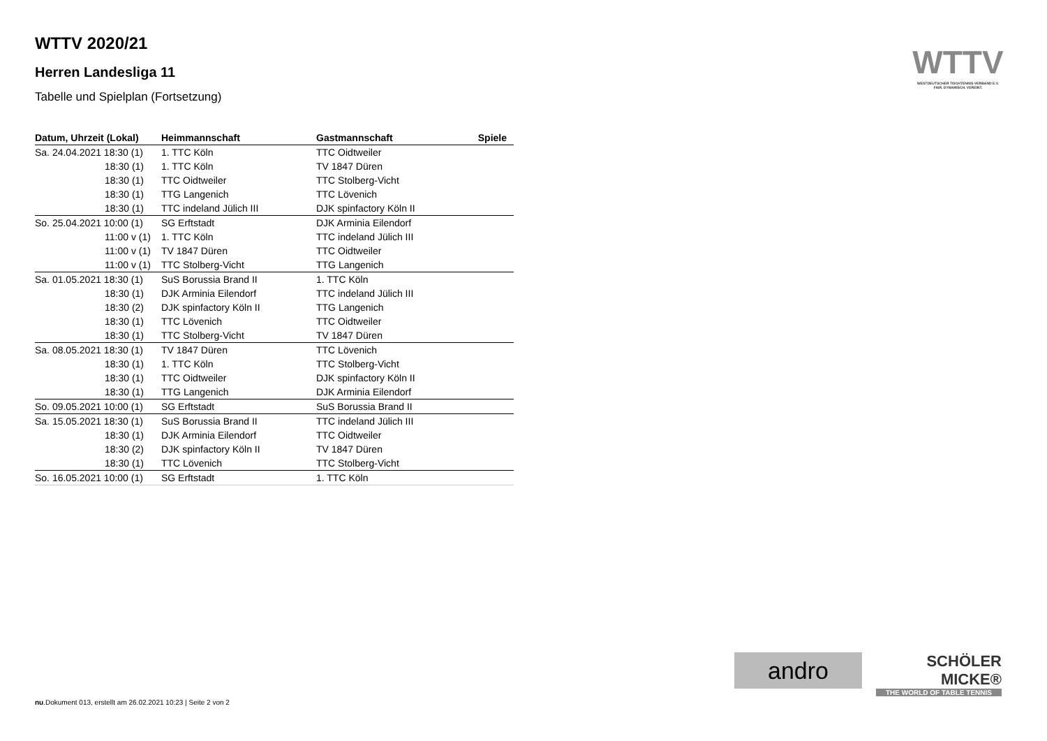WTTV 2020/21
Herren Landesliga 11
Tabelle und Spielplan (Fortsetzung)
| Datum, Uhrzeit (Lokal) | Heimmannschaft | Gastmannschaft | Spiele |
| --- | --- | --- | --- |
| Sa. 24.04.2021 18:30 (1) | 1. TTC Köln | TTC Oidtweiler | |
| 18:30 (1) | 1. TTC Köln | TV 1847 Düren | |
| 18:30 (1) | TTC Oidtweiler | TTC Stolberg-Vicht | |
| 18:30 (1) | TTG Langenich | TTC Lövenich | |
| 18:30 (1) | TTC indeland Jülich III | DJK spinfactory Köln II | |
| So. 25.04.2021 10:00 (1) | SG Erftstadt | DJK Arminia Eilendorf | |
| 11:00 v (1) | 1. TTC Köln | TTC indeland Jülich III | |
| 11:00 v (1) | TV 1847 Düren | TTC Oidtweiler | |
| 11:00 v (1) | TTC Stolberg-Vicht | TTG Langenich | |
| Sa. 01.05.2021 18:30 (1) | SuS Borussia Brand II | 1. TTC Köln | |
| 18:30 (1) | DJK Arminia Eilendorf | TTC indeland Jülich III | |
| 18:30 (2) | DJK spinfactory Köln II | TTG Langenich | |
| 18:30 (1) | TTC Lövenich | TTC Oidtweiler | |
| 18:30 (1) | TTC Stolberg-Vicht | TV 1847 Düren | |
| Sa. 08.05.2021 18:30 (1) | TV 1847 Düren | TTC Lövenich | |
| 18:30 (1) | 1. TTC Köln | TTC Stolberg-Vicht | |
| 18:30 (1) | TTC Oidtweiler | DJK spinfactory Köln II | |
| 18:30 (1) | TTG Langenich | DJK Arminia Eilendorf | |
| So. 09.05.2021 10:00 (1) | SG Erftstadt | SuS Borussia Brand II | |
| Sa. 15.05.2021 18:30 (1) | SuS Borussia Brand II | TTC indeland Jülich III | |
| 18:30 (1) | DJK Arminia Eilendorf | TTC Oidtweiler | |
| 18:30 (2) | DJK spinfactory Köln II | TV 1847 Düren | |
| 18:30 (1) | TTC Lövenich | TTC Stolberg-Vicht | |
| So. 16.05.2021 10:00 (1) | SG Erftstadt | 1. TTC Köln | |
WTTV
WESTDEUTSCHER TISCHTENNIS-VERBAND E.V.
FAIR. DYNAMISCH. VEREINT.
andro
SCHÖLER
MICKE®
THE WORLD OF TABLE TENNIS
nu.Dokument 013, erstellt am 26.02.2021 10:23 | Seite 2 von 2